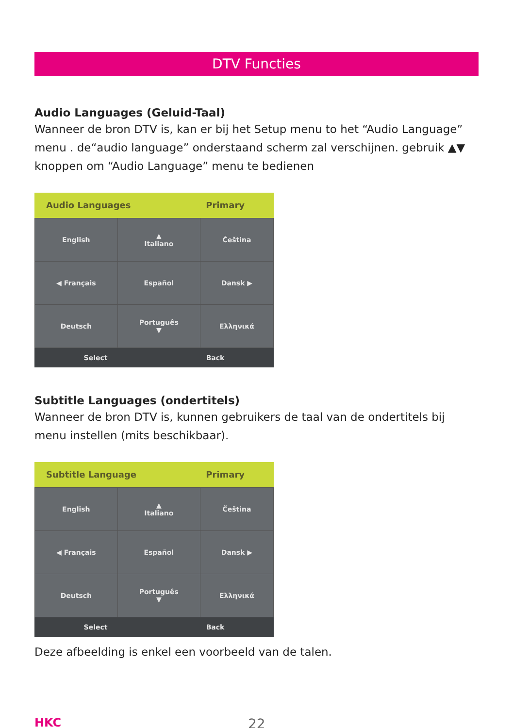DTV Functies
Audio Languages (Geluid-Taal)
Wanneer de bron DTV is, kan er bij het Setup menu to het “Audio Language” menu . de“audio language” onderstaand scherm zal verschijnen. gebruik ▲▼ knoppen om “Audio Language” menu te bedienen
Audio Languages Primary
| English | ▲ Italiano | Čeština |
| ◀ Français | Español | Dansk ▶ |
| Deutsch | Português ▼ | Ελληνικά |
Select Back
Subtitle Languages (ondertitels)
Wanneer de bron DTV is, kunnen gebruikers de taal van de ondertitels bij menu instellen (mits beschikbaar).
Subtitle Language Primary
| English | ▲ Italiano | Čeština |
| ◀ Français | Español | Dansk ▶ |
| Deutsch | Português ▼ | Ελληνικά |
Select Back
Deze afbeelding is enkel een voorbeeld van de talen.
HKC 22